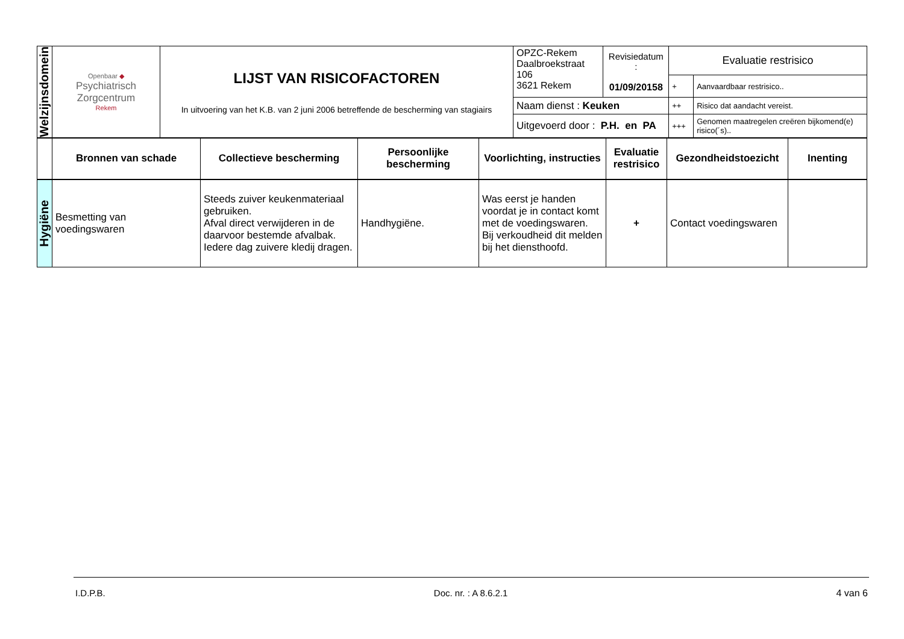| Welzijnsdomein | Openbaar ◆ Psychiatrisch Zorgcentrum Rekem | LIJST VAN RISICOFACTOREN In uitvoering van het K.B. van 2 juni 2006 betreffende de bescherming van stagiairs | OPZC-Rekem Daalbroekstraat 106 3621 Rekem | Revisiedatum : 01/09/20158 | Evaluatie restrisico | |
| | | | | | + | Aanvaardbaar restrisico.. |
| | | | Naam dienst : Keuken | | ++ | Risico dat aandacht vereist. |
| | | | Uitgevoerd door : P.H. en PA | | +++ | Genomen maatregelen creëren bijkomend(e) risico(´s).. |
| | Bronnen van schade | Collectieve bescherming | Persoonlijke bescherming | Voorlichting, instructies | Evaluatie restrisico | Gezondheidstoezicht | Inenting |
| Hygiëne | Besmetting van voedingswaren | Steeds zuiver keukenmateriaal gebruiken. Afval direct verwijderen in de daarvoor bestemde afvalbak. Iedere dag zuivere kledij dragen. | Handhygiëne. | Was eerst je handen voordat je in contact komt met de voedingswaren. Bij verkoudheid dit melden bij het diensthoofd. | + | Contact voedingswaren | |
I.D.P.B. Doc. nr. : A 8.6.2.1 4 van 6